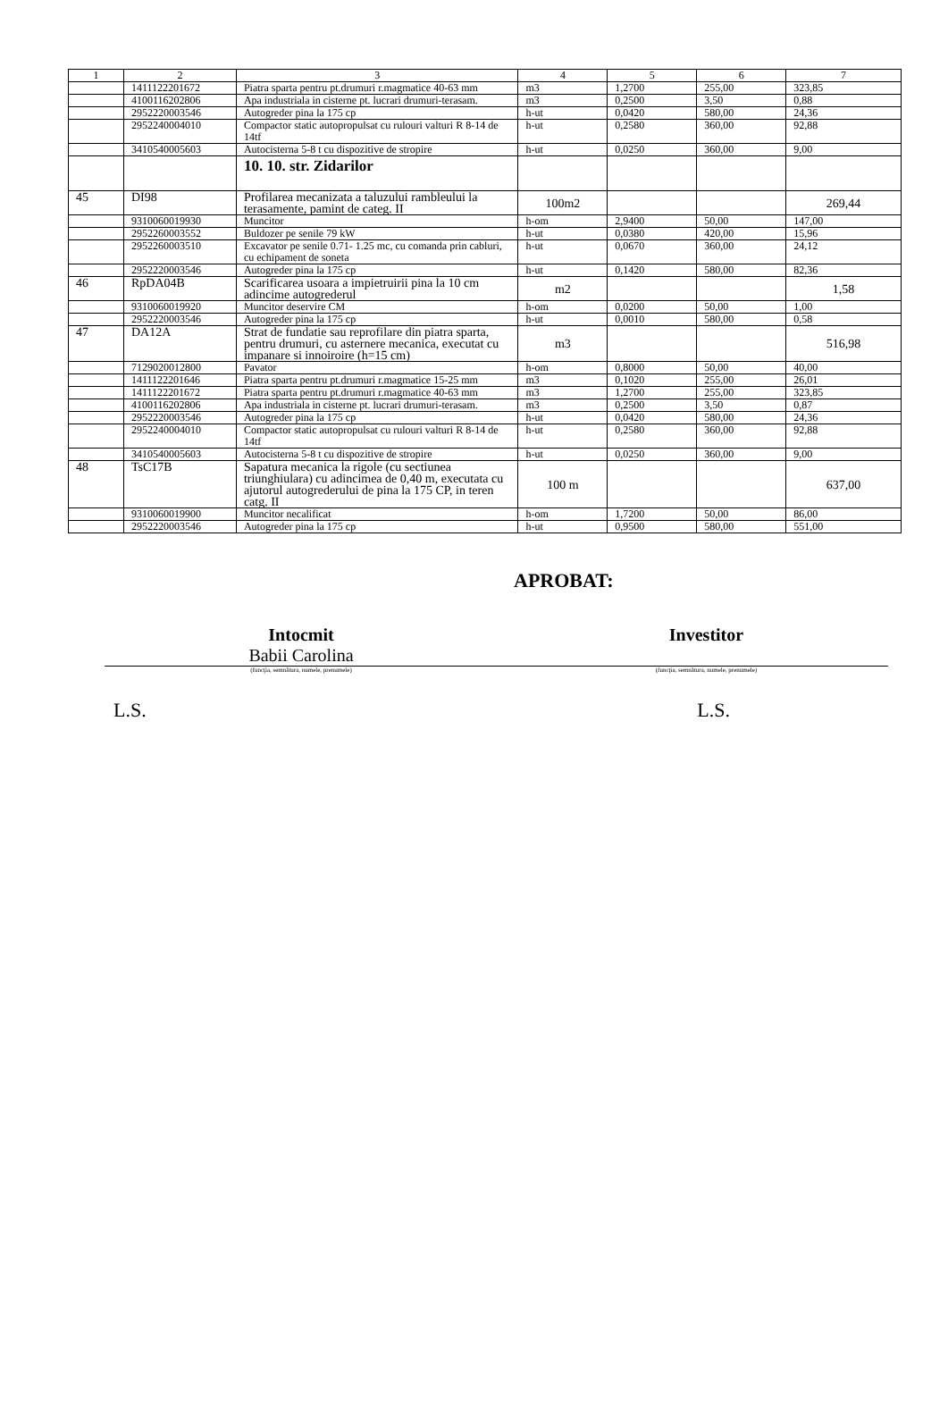| 1 | 2 | 3 | 4 | 5 | 6 | 7 |
| --- | --- | --- | --- | --- | --- | --- |
| | 1411122201672 | Piatra sparta pentru pt.drumuri r.magmatice 40-63 mm | m3 | 1,2700 | 255,00 | 323,85 |
| | 4100116202806 | Apa industriala in cisterne pt. lucrari drumuri-terasam. | m3 | 0,2500 | 3,50 | 0,88 |
| | 2952220003546 | Autogreder pina la 175 cp | h-ut | 0,0420 | 580,00 | 24,36 |
| | 2952240004010 | Compactor static autopropulsat cu rulouri valturi R 8-14 de 14tf | h-ut | 0,2580 | 360,00 | 92,88 |
| | 3410540005603 | Autocisterna 5-8 t cu dispozitive de stropire | h-ut | 0,0250 | 360,00 | 9,00 |
| | | 10. 10. str. Zidarilor | | | | |
| 45 | DI98 | Profilarea mecanizata a taluzului rambleului la terasamente, pamint de categ. II | 100m2 | | | 269,44 |
| | 9310060019930 | Muncitor | h-om | 2,9400 | 50,00 | 147,00 |
| | 2952260003552 | Buldozer pe senile 79 kW | h-ut | 0,0380 | 420,00 | 15,96 |
| | 2952260003510 | Excavator pe senile 0.71- 1.25 mc, cu comanda prin cabluri, cu echipament de soneta | h-ut | 0,0670 | 360,00 | 24,12 |
| | 2952220003546 | Autogreder pina la 175 cp | h-ut | 0,1420 | 580,00 | 82,36 |
| 46 | RpDA04B | Scarificarea usoara a impietruirii pina la 10 cm adincime autogrederul | m2 | | | 1,58 |
| | 9310060019920 | Muncitor deservire CM | h-om | 0,0200 | 50,00 | 1,00 |
| | 2952220003546 | Autogreder pina la 175 cp | h-ut | 0,0010 | 580,00 | 0,58 |
| 47 | DA12A | Strat de fundatie sau reprofilare din piatra sparta, pentru drumuri, cu asternere mecanica, executat cu impanare si innoiroire (h=15 cm) | m3 | | | 516,98 |
| | 7129020012800 | Pavator | h-om | 0,8000 | 50,00 | 40,00 |
| | 1411122201646 | Piatra sparta pentru pt.drumuri r.magmatice 15-25 mm | m3 | 0,1020 | 255,00 | 26,01 |
| | 1411122201672 | Piatra sparta pentru pt.drumuri r.magmatice 40-63 mm | m3 | 1,2700 | 255,00 | 323,85 |
| | 4100116202806 | Apa industriala in cisterne pt. lucrari drumuri-terasam. | m3 | 0,2500 | 3,50 | 0,87 |
| | 2952220003546 | Autogreder pina la 175 cp | h-ut | 0,0420 | 580,00 | 24,36 |
| | 2952240004010 | Compactor static autopropulsat cu rulouri valturi R 8-14 de 14tf | h-ut | 0,2580 | 360,00 | 92,88 |
| | 3410540005603 | Autocisterna 5-8 t cu dispozitive de stropire | h-ut | 0,0250 | 360,00 | 9,00 |
| 48 | TsC17B | Sapatura mecanica la rigole (cu sectiunea triunghiulara) cu adincimea de 0,40 m, executata cu ajutorul autogrederului de pina la 175 CP, in teren catg. II | 100 m | | | 637,00 |
| | 9310060019900 | Muncitor necalificat | h-om | 1,7200 | 50,00 | 86,00 |
| | 2952220003546 | Autogreder pina la 175 cp | h-ut | 0,9500 | 580,00 | 551,00 |
APROBAT:
Intocmit
Babii Carolina
Investitor
(funcţia, semnătura, numele, prenumele) (funcţia, semnătura, numele, prenumele)
L.S. L.S.